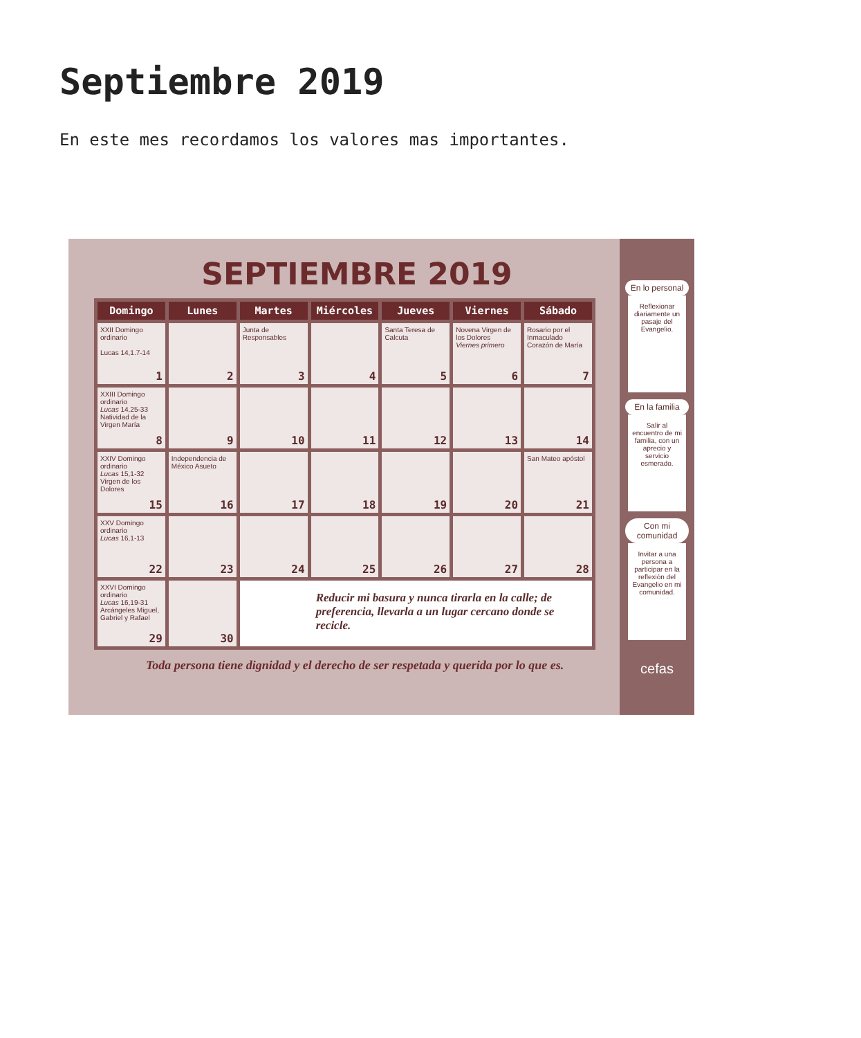Septiembre 2019
En este mes recordamos los valores mas importantes.
SEPTIEMBRE 2019
| Domingo | Lunes | Martes | Miércoles | Jueves | Viernes | Sábado |
| --- | --- | --- | --- | --- | --- | --- |
| XXII Domingo ordinario Lucas 14,1.7-14 1 | 2 | Junta de Responsables 3 | 4 | Santa Teresa de Calcuta 5 | Novena Virgen de los Dolores Viernes primero 6 | Rosario por el Inmaculado Corazón de María 7 |
| XXIII Domingo ordinario Lucas 14,25-33 Natividad de la Virgen María 8 | 9 | 10 | 11 | 12 | 13 | 14 |
| XXIV Domingo ordinario Lucas 15,1-32 Virgen de los Dolores 15 | Independencia de México Asueto 16 | 17 | 18 | 19 | 20 | San Mateo apóstol 21 |
| XXV Domingo ordinario Lucas 16,1-13 22 | 23 | 24 | 25 | 26 | 27 | 28 |
| XXVI Domingo ordinario Lucas 16,19-31 Arcángeles Miguel, Gabriel y Rafael 29 | 30 | Reducir mi basura y nunca tirarla en la calle; de preferencia, llevarla a un lugar cercano donde se recicle. | | | | |
Toda persona tiene dignidad y el derecho de ser respetada y querida por lo que es.
En lo personal
Reflexionar diariamente un pasaje del Evangelio.
En la familia
Salir al encuentro de mi familia, con un aprecio y servicio esmerado.
Con mi comunidad
Invitar a una persona a participar en la reflexión del Evangelio en mi comunidad.
cefas